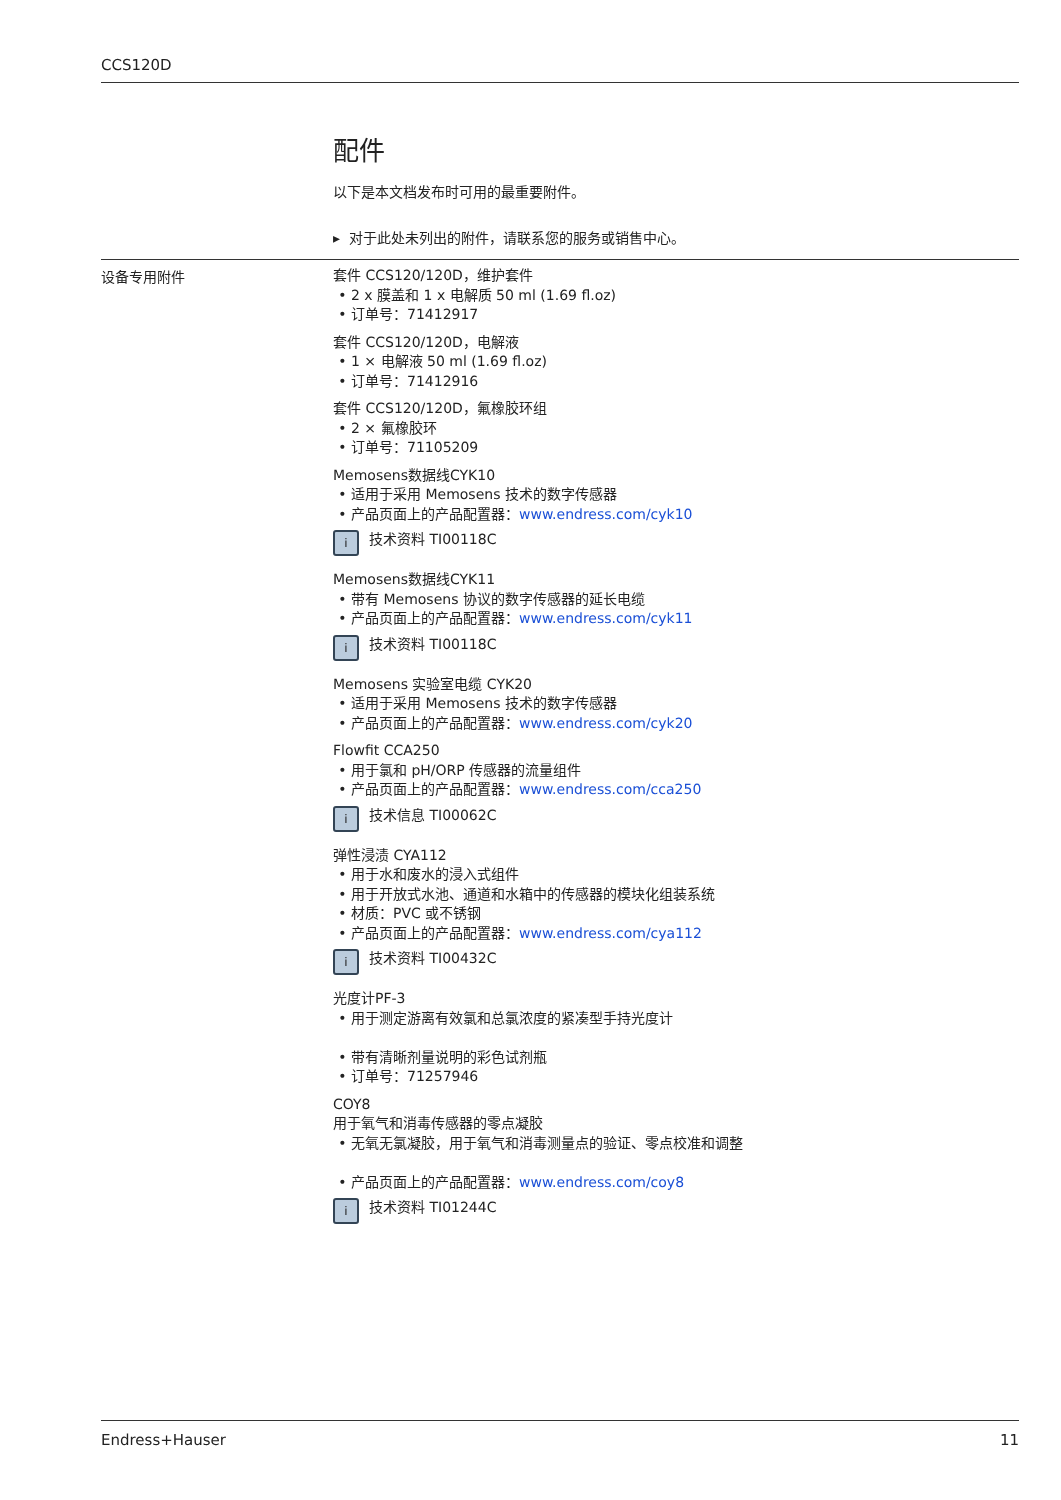CCS120D
配件
以下是本文档发布时可用的最重要附件。
▸ 对于此处未列出的附件，请联系您的服务或销售中心。
设备专用附件
套件 CCS120/120D，维护套件
2 x 膜盖和 1 x 电解质 50 ml (1.69 fl.oz)
订单号：71412917
套件 CCS120/120D，电解液
1 × 电解液 50 ml (1.69 fl.oz)
订单号：71412916
套件 CCS120/120D，氟橡胶环组
2 × 氟橡胶环
订单号：71105209
Memosens数据线CYK10
适用于采用 Memosens 技术的数字传感器
产品页面上的产品配置器：www.endress.com/cyk10
i技术资料 TI00118C
Memosens数据线CYK11
带有 Memosens 协议的数字传感器的延长电缆
产品页面上的产品配置器：www.endress.com/cyk11
i技术资料 TI00118C
Memosens 实验室电缆 CYK20
适用于采用 Memosens 技术的数字传感器
产品页面上的产品配置器：www.endress.com/cyk20
Flowfit CCA250
用于氯和 pH/ORP 传感器的流量组件
产品页面上的产品配置器：www.endress.com/cca250
i技术信息 TI00062C
弹性浸渍 CYA112
用于水和废水的浸入式组件
用于开放式水池、通道和水箱中的传感器的模块化组装系统
材质：PVC 或不锈钢
产品页面上的产品配置器：www.endress.com/cya112
i技术资料 TI00432C
光度计PF-3
用于测定游离有效氯和总氯浓度的紧凑型手持光度计
带有清晰剂量说明的彩色试剂瓶
订单号：71257946
COY8
用于氧气和消毒传感器的零点凝胶
无氧无氯凝胶，用于氧气和消毒测量点的验证、零点校准和调整
产品页面上的产品配置器：www.endress.com/coy8
i技术资料 TI01244C
Endress+Hauser 11